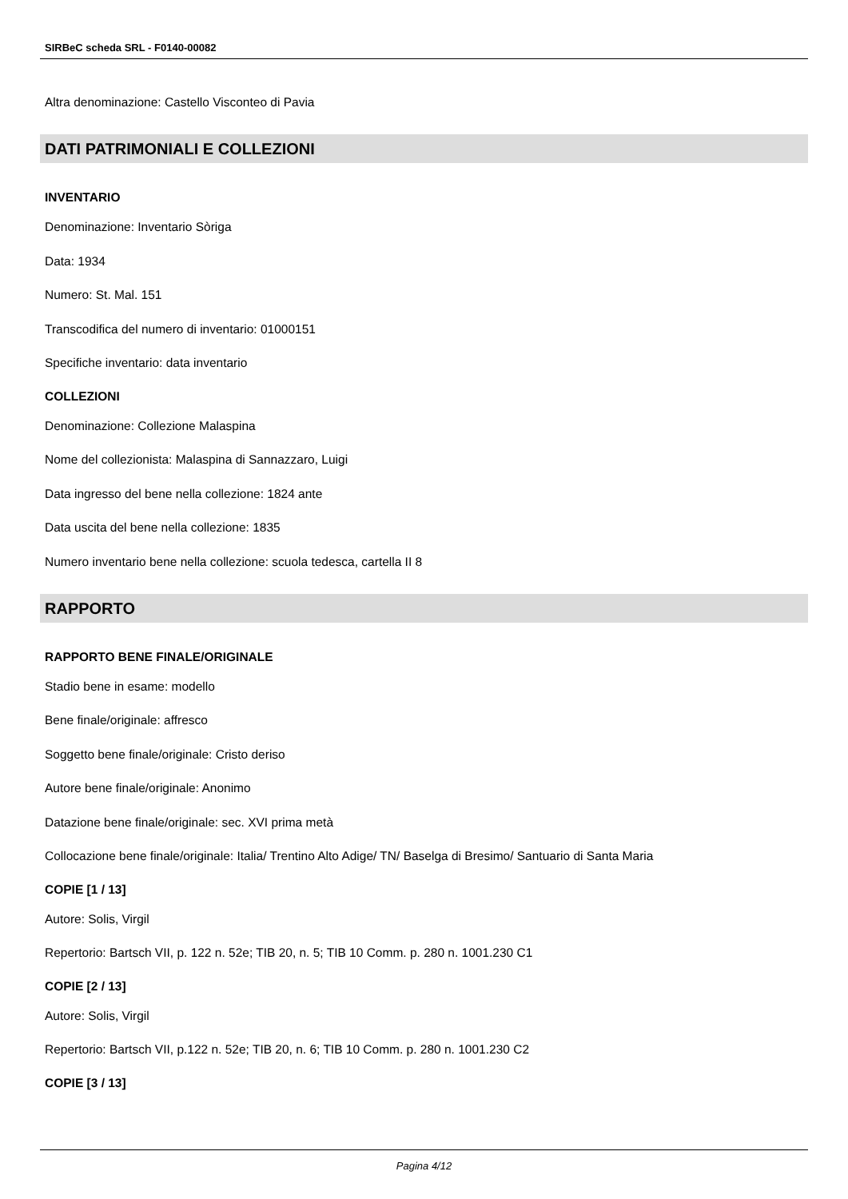SIRBeC scheda SRL - F0140-00082
Altra denominazione: Castello Visconteo di Pavia
DATI PATRIMONIALI E COLLEZIONI
INVENTARIO
Denominazione: Inventario Sòriga
Data: 1934
Numero: St. Mal. 151
Transcodifica del numero di inventario: 01000151
Specifiche inventario: data inventario
COLLEZIONI
Denominazione: Collezione Malaspina
Nome del collezionista: Malaspina di Sannazzaro, Luigi
Data ingresso del bene nella collezione: 1824 ante
Data uscita del bene nella collezione: 1835
Numero inventario bene nella collezione: scuola tedesca, cartella II 8
RAPPORTO
RAPPORTO BENE FINALE/ORIGINALE
Stadio bene in esame: modello
Bene finale/originale: affresco
Soggetto bene finale/originale: Cristo deriso
Autore bene finale/originale: Anonimo
Datazione bene finale/originale: sec. XVI prima metà
Collocazione bene finale/originale: Italia/ Trentino Alto Adige/ TN/ Baselga di Bresimo/ Santuario di Santa Maria
COPIE [1 / 13]
Autore: Solis, Virgil
Repertorio: Bartsch VII, p. 122 n. 52e; TIB 20, n. 5; TIB 10 Comm. p. 280 n. 1001.230 C1
COPIE [2 / 13]
Autore: Solis, Virgil
Repertorio: Bartsch VII, p.122 n. 52e; TIB 20, n. 6; TIB 10 Comm. p. 280 n. 1001.230 C2
COPIE [3 / 13]
Pagina 4/12